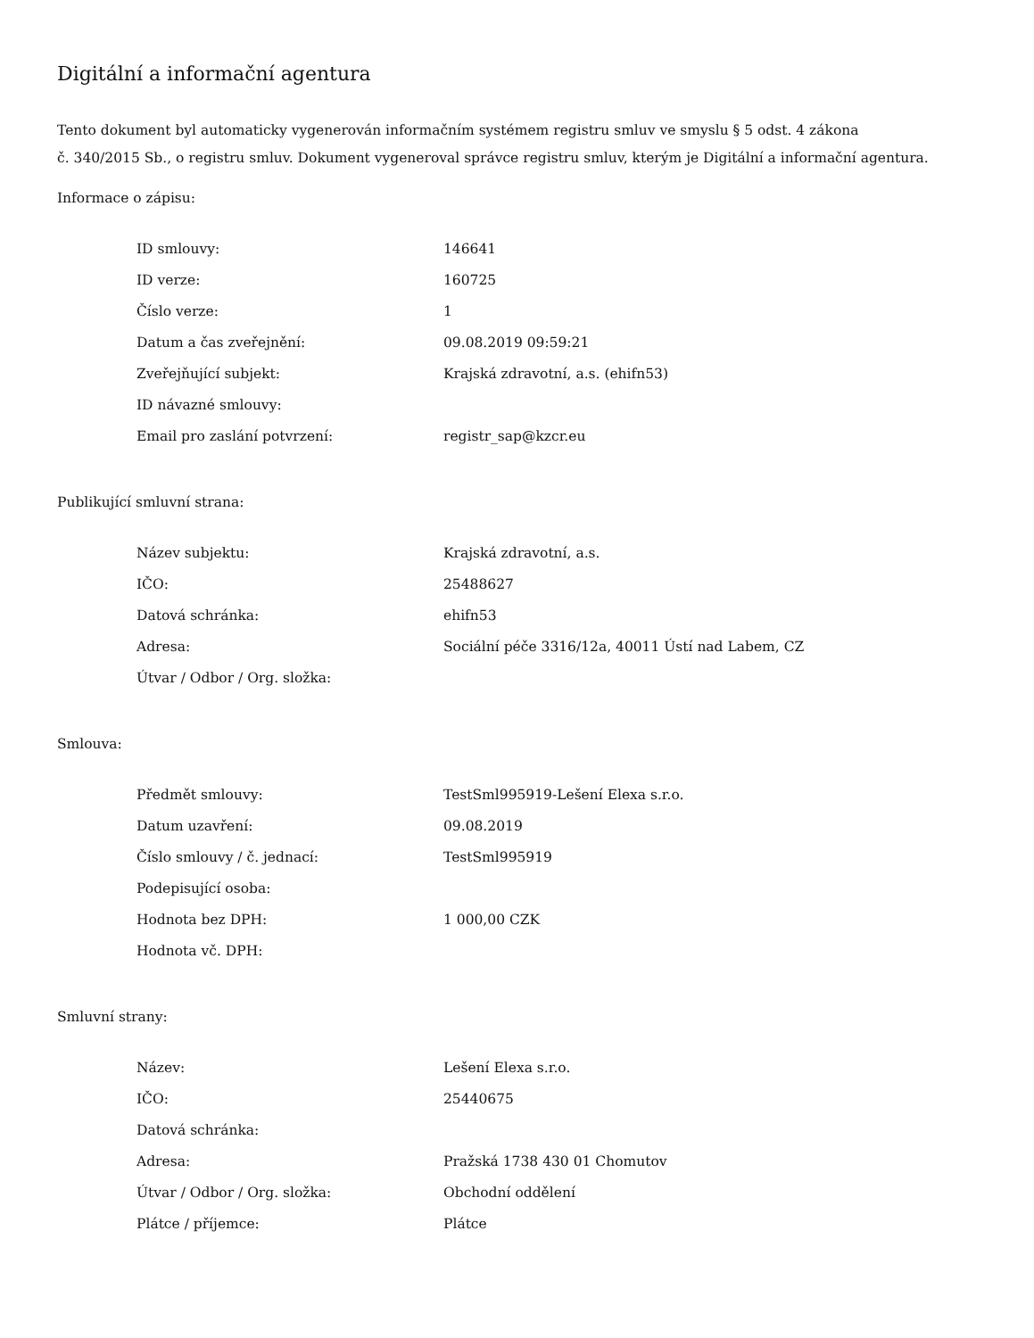Digitální a informační agentura
Tento dokument byl automaticky vygenerován informačním systémem registru smluv ve smyslu § 5 odst. 4 zákona
č. 340/2015 Sb., o registru smluv. Dokument vygeneroval správce registru smluv, kterým je Digitální a informační agentura.
Informace o zápisu:
| ID smlouvy: | 146641 |
| ID verze: | 160725 |
| Číslo verze: | 1 |
| Datum a čas zveřejnění: | 09.08.2019 09:59:21 |
| Zveřejňující subjekt: | Krajská zdravotní, a.s. (ehifn53) |
| ID návazné smlouvy: | |
| Email pro zaslání potvrzení: | registr_sap@kzcr.eu |
Publikující smluvní strana:
| Název subjektu: | Krajská zdravotní, a.s. |
| IČO: | 25488627 |
| Datová schránka: | ehifn53 |
| Adresa: | Sociální péče 3316/12a, 40011 Ústí nad Labem, CZ |
| Útvar / Odbor / Org. složka: | |
Smlouva:
| Předmět smlouvy: | TestSml995919-Lešení Elexa s.r.o. |
| Datum uzavření: | 09.08.2019 |
| Číslo smlouvy / č. jednací: | TestSml995919 |
| Podepisující osoba: | |
| Hodnota bez DPH: | 1 000,00 CZK |
| Hodnota vč. DPH: | |
Smluvní strany:
| Název: | Lešení Elexa s.r.o. |
| IČO: | 25440675 |
| Datová schránka: | |
| Adresa: | Pražská 1738 430 01 Chomutov |
| Útvar / Odbor / Org. složka: | Obchodní oddělení |
| Plátce / příjemce: | Plátce |